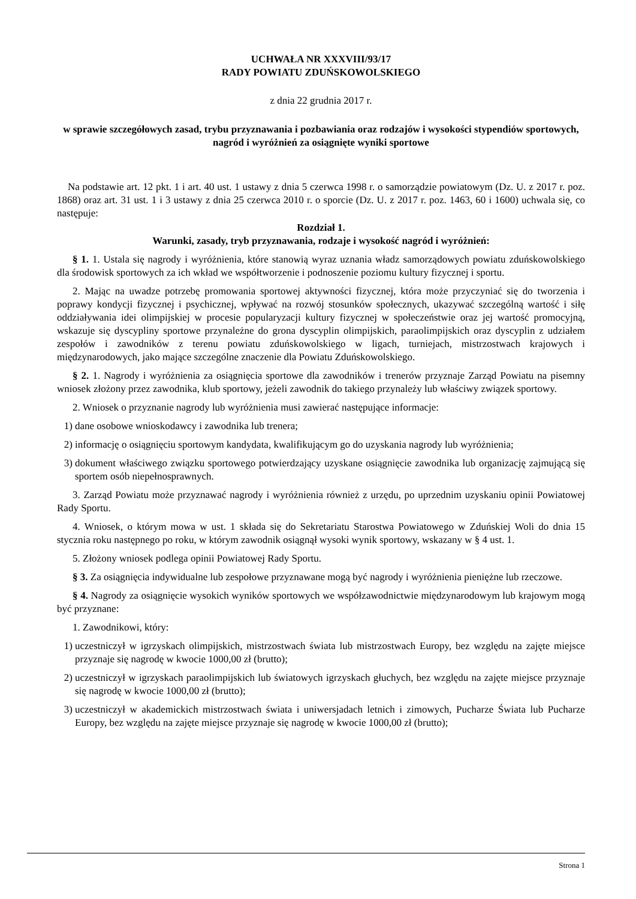UCHWAŁA NR XXXVIII/93/17
RADY POWIATU ZDUŃSKOWOLSKIEGO
z dnia 22 grudnia 2017 r.
w sprawie szczegółowych zasad, trybu przyznawania i pozbawiania oraz rodzajów i wysokości stypendiów sportowych, nagród i wyróżnień za osiągnięte wyniki sportowe
Na podstawie art. 12 pkt. 1 i art. 40 ust. 1 ustawy z dnia 5 czerwca 1998 r. o samorządzie powiatowym (Dz. U. z 2017 r. poz. 1868) oraz art. 31 ust. 1 i 3 ustawy z dnia 25 czerwca 2010 r. o sporcie (Dz. U. z 2017 r. poz. 1463, 60 i 1600) uchwala się, co następuje:
Rozdział 1.
Warunki, zasady, tryb przyznawania, rodzaje i wysokość nagród i wyróżnień:
§ 1. 1. Ustala się nagrody i wyróżnienia, które stanowią wyraz uznania władz samorządowych powiatu zduńskowolskiego dla środowisk sportowych za ich wkład we współtworzenie i podnoszenie poziomu kultury fizycznej i sportu.
2. Mając na uwadze potrzebę promowania sportowej aktywności fizycznej, która może przyczyniać się do tworzenia i poprawy kondycji fizycznej i psychicznej, wpływać na rozwój stosunków społecznych, ukazywać szczególną wartość i siłę oddziaływania idei olimpijskiej w procesie popularyzacji kultury fizycznej w społeczeństwie oraz jej wartość promocyjną, wskazuje się dyscypliny sportowe przynależne do grona dyscyplin olimpijskich, paraolimpijskich oraz dyscyplin z udziałem zespołów i zawodników z terenu powiatu zduńskowolskiego w ligach, turniejach, mistrzostwach krajowych i międzynarodowych, jako mające szczególne znaczenie dla Powiatu Zduńskowolskiego.
§ 2. 1. Nagrody i wyróżnienia za osiągnięcia sportowe dla zawodników i trenerów przyznaje Zarząd Powiatu na pisemny wniosek złożony przez zawodnika, klub sportowy, jeżeli zawodnik do takiego przynależy lub właściwy związek sportowy.
2. Wniosek o przyznanie nagrody lub wyróżnienia musi zawierać następujące informacje:
1) dane osobowe wnioskodawcy i zawodnika lub trenera;
2) informację o osiągnięciu sportowym kandydata, kwalifikującym go do uzyskania nagrody lub wyróżnienia;
3) dokument właściwego związku sportowego potwierdzający uzyskane osiągnięcie zawodnika lub organizację zajmującą się sportem osób niepełnosprawnych.
3. Zarząd Powiatu może przyznawać nagrody i wyróżnienia również z urzędu, po uprzednim uzyskaniu opinii Powiatowej Rady Sportu.
4. Wniosek, o którym mowa w ust. 1 składa się do Sekretariatu Starostwa Powiatowego w Zduńskiej Woli do dnia 15 stycznia roku następnego po roku, w którym zawodnik osiągnął wysoki wynik sportowy, wskazany w § 4 ust. 1.
5. Złożony wniosek podlega opinii Powiatowej Rady Sportu.
§ 3. Za osiągnięcia indywidualne lub zespołowe przyznawane mogą być nagrody i wyróżnienia pieniężne lub rzeczowe.
§ 4. Nagrody za osiągnięcie wysokich wyników sportowych we współzawodnictwie międzynarodowym lub krajowym mogą być przyznane:
1. Zawodnikowi, który:
1) uczestniczył w igrzyskach olimpijskich, mistrzostwach świata lub mistrzostwach Europy, bez względu na zajęte miejsce przyznaje się nagrodę w kwocie 1000,00 zł (brutto);
2) uczestniczył w igrzyskach paraolimpijskich lub światowych igrzyskach głuchych, bez względu na zajęte miejsce przyznaje się nagrodę w kwocie 1000,00 zł (brutto);
3) uczestniczył w akademickich mistrzostwach świata i uniwersjadach letnich i zimowych, Pucharze Świata lub Pucharze Europy, bez względu na zajęte miejsce przyznaje się nagrodę w kwocie 1000,00 zł (brutto);
Strona 1